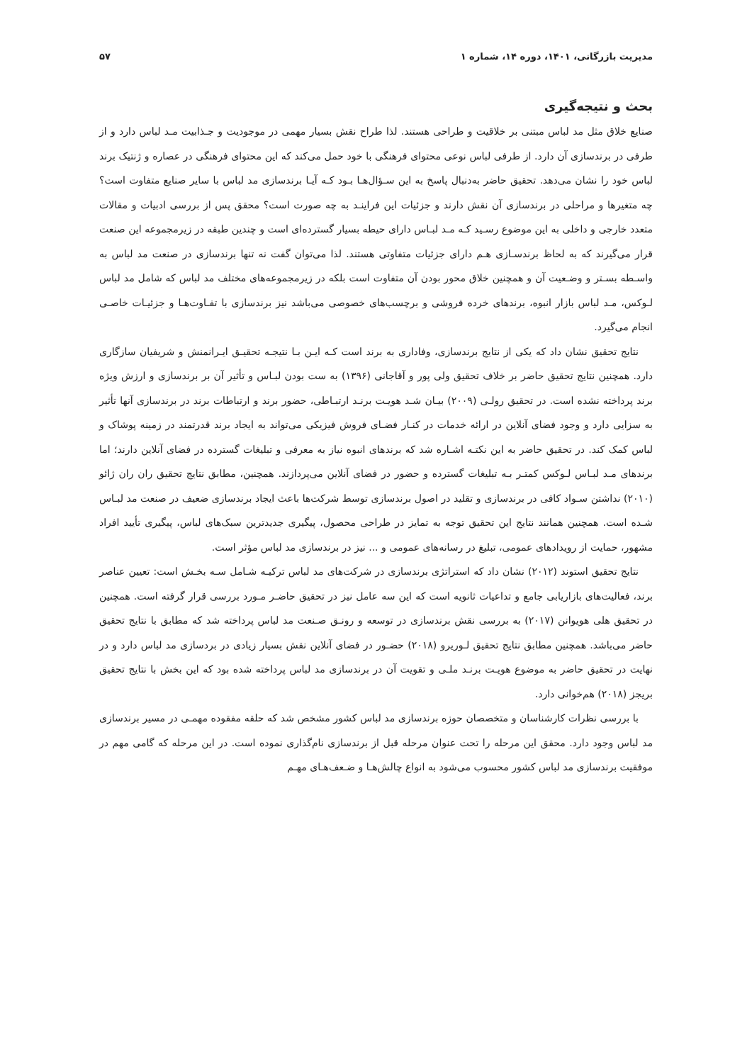مدیریت بازرگانی، ۱۴۰۱، دوره ۱۴، شماره ۱ ۵۷
بحث و نتیجه‌گیری
صنایع خلاق مثل مد لباس مبتنی بر خلاقیت و طراحی هستند. لذا طراح نقش بسیار مهمی در موجودیت و جـذابیت مـد لباس دارد و از طرفی در برندسازی آن دارد. از طرفی لباس نوعی محتوای فرهنگی با خود حمل می‌کند که این محتوای فرهنگی در عصاره و ژنتیک برند لباس خود را نشان می‌دهد. تحقیق حاضر به‌دنبال پاسخ به این سـؤال‌هـا بـود کـه آیـا برندسازی مد لباس با سایر صنایع متفاوت است؟ چه متغیرها و مراحلی در برندسازی آن نقش دارند و جزئیات این فراینـد به چه صورت است؟ محقق پس از بررسی ادبیات و مقالات متعدد خارجی و داخلی به این موضوع رسـید کـه مـد لبـاس دارای حیطه بسیار گسترده‌ای است و چندین طبقه در زیرمجموعه این صنعت قرار می‌گیرند که به لحاظ برندسـازی هـم دارای جزئیات متفاوتی هستند. لذا می‌توان گفت نه تنها برندسازی در صنعت مد لباس به واسـطه بسـتر و وضـعیت آن و همچنین خلاق محور بودن آن متفاوت است بلکه در زیرمجموعه‌های مختلف مد لباس که شامل مد لباس لـوکس، مـد لباس بازار انبوه، برندهای خرده فروشی و برچسب‌های خصوصی می‌باشد نیز برندسازی با تفـاوت‌هـا و جزئیـات خاصـی انجام می‌گیرد.
نتایج تحقیق نشان داد که یکی از نتایج برندسازی، وفاداری به برند است کـه ایـن بـا نتیجـه تحقیـق ایـرانمنش و شریفیان سازگاری دارد. همچنین نتایج تحقیق حاضر بر خلاف تحقیق ولی پور و آقاجانی (۱۳۹۶) به ست بودن لبـاس و تأثیر آن بر برندسازی و ارزش ویژه برند پرداخته نشده است. در تحقیق رولـی (۲۰۰۹) بیـان شـد هویـت برنـد ارتبـاطی، حضور برند و ارتباطات برند در برندسازی آنها تأثیر به سزایی دارد و وجود فضای آنلاین در ارائه خدمات در کنـار فضـای فروش فیزیکی می‌تواند به ایجاد برند قدرتمند در زمینه پوشاک و لباس کمک کند. در تحقیق حاضر به این نکتـه اشـاره شد که برندهای انبوه نیاز به معرفی و تبلیغات گسترده در فضای آنلاین دارند؛ اما برندهای مـد لبـاس لـوکس کمتـر بـه تبلیغات گسترده و حضور در فضای آنلاین می‌پردازند. همچنین، مطابق نتایج تحقیق ران ران ژائو (۲۰۱۰) نداشتن سـواد کافی در برندسازی و تقلید در اصول برندسازی توسط شرکت‌ها باعث ایجاد برندسازی ضعیف در صنعت مد لبـاس شـده است. همچنین همانند نتایج این تحقیق توجه به تمایز در طراحی محصول، پیگیری جدیدترین سبک‌های لباس، پیگیری تأیید افراد مشهور، حمایت از رویدادهای عمومی، تبلیغ در رسانه‌های عمومی و ... نیز در برندسازی مد لباس مؤثر است.
نتایج تحقیق استوند (۲۰۱۲) نشان داد که استراتژی برندسازی در شرکت‌های مد لباس ترکیـه شـامل سـه بخـش است: تعیین عناصر برند، فعالیت‌های بازاریابی جامع و تداعیات ثانویه است که این سه عامل نیز در تحقیق حاضـر مـورد بررسی قرار گرفته است. همچنین در تحقیق هلی هویوانن (۲۰۱۷) به بررسی نقش برندسازی در توسعه و رونـق صـنعت مد لباس پرداخته شد که مطابق با نتایج تحقیق حاضر می‌باشد. همچنین مطابق نتایج تحقیق لـوریرو (۲۰۱۸) حضـور در فضای آنلاین نقش بسیار زیادی در بردسازی مد لباس دارد و در نهایت در تحقیق حاضر به موضوع هویـت برنـد ملـی و تقویت آن در برندسازی مد لباس پرداخته شده بود که این بخش با نتایج تحقیق بریجز (۲۰۱۸) هم‌خوانی دارد.
با بررسی نظرات کارشناسان و متخصصان حوزه برندسازی مد لباس کشور مشخص شد که حلقه مفقوده مهمـی در مسیر برندسازی مد لباس وجود دارد. محقق این مرحله را تحت عنوان مرحله قبل از برندسازی نام‌گذاری نموده است. در این مرحله که گامی مهم در موفقیت برندسازی مد لباس کشور محسوب می‌شود به انواع چالش‌هـا و ضـعف‌هـای مهـم